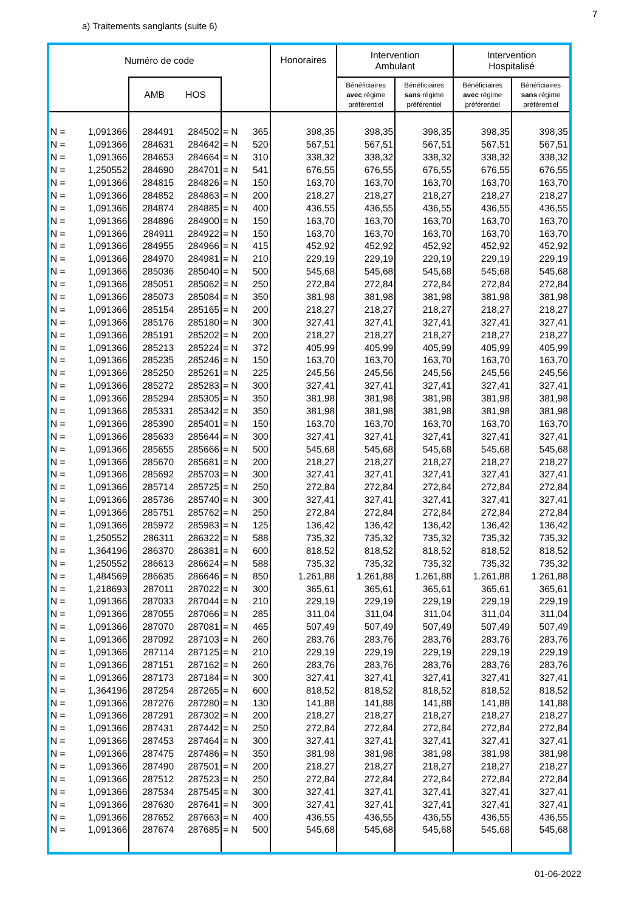7
a) Traitements sanglants (suite 6)
| Numéro de code | | | | | | Honoraires | Intervention Ambulant | | Intervention Hospitalisé | |
| --- | --- | --- | --- | --- | --- | --- | --- | --- | --- | --- |
| | | AMB HOS | | | | | Bénéficiaires avec régime préférentiel | Bénéficiaires sans régime préférentiel | Bénéficiaires avec régime préférentiel | Bénéficiaires sans régime préférentiel |
| N = | 1,091366 | 284491 | 284502 | = N | 365 | 398,35 | 398,35 | 398,35 | 398,35 | 398,35 |
| N = | 1,091366 | 284631 | 284642 | = N | 520 | 567,51 | 567,51 | 567,51 | 567,51 | 567,51 |
| N = | 1,091366 | 284653 | 284664 | = N | 310 | 338,32 | 338,32 | 338,32 | 338,32 | 338,32 |
| N = | 1,250552 | 284690 | 284701 | = N | 541 | 676,55 | 676,55 | 676,55 | 676,55 | 676,55 |
| N = | 1,091366 | 284815 | 284826 | = N | 150 | 163,70 | 163,70 | 163,70 | 163,70 | 163,70 |
| N = | 1,091366 | 284852 | 284863 | = N | 200 | 218,27 | 218,27 | 218,27 | 218,27 | 218,27 |
| N = | 1,091366 | 284874 | 284885 | = N | 400 | 436,55 | 436,55 | 436,55 | 436,55 | 436,55 |
| N = | 1,091366 | 284896 | 284900 | = N | 150 | 163,70 | 163,70 | 163,70 | 163,70 | 163,70 |
| N = | 1,091366 | 284911 | 284922 | = N | 150 | 163,70 | 163,70 | 163,70 | 163,70 | 163,70 |
| N = | 1,091366 | 284955 | 284966 | = N | 415 | 452,92 | 452,92 | 452,92 | 452,92 | 452,92 |
| N = | 1,091366 | 284970 | 284981 | = N | 210 | 229,19 | 229,19 | 229,19 | 229,19 | 229,19 |
| N = | 1,091366 | 285036 | 285040 | = N | 500 | 545,68 | 545,68 | 545,68 | 545,68 | 545,68 |
| N = | 1,091366 | 285051 | 285062 | = N | 250 | 272,84 | 272,84 | 272,84 | 272,84 | 272,84 |
| N = | 1,091366 | 285073 | 285084 | = N | 350 | 381,98 | 381,98 | 381,98 | 381,98 | 381,98 |
| N = | 1,091366 | 285154 | 285165 | = N | 200 | 218,27 | 218,27 | 218,27 | 218,27 | 218,27 |
| N = | 1,091366 | 285176 | 285180 | = N | 300 | 327,41 | 327,41 | 327,41 | 327,41 | 327,41 |
| N = | 1,091366 | 285191 | 285202 | = N | 200 | 218,27 | 218,27 | 218,27 | 218,27 | 218,27 |
| N = | 1,091366 | 285213 | 285224 | = N | 372 | 405,99 | 405,99 | 405,99 | 405,99 | 405,99 |
| N = | 1,091366 | 285235 | 285246 | = N | 150 | 163,70 | 163,70 | 163,70 | 163,70 | 163,70 |
| N = | 1,091366 | 285250 | 285261 | = N | 225 | 245,56 | 245,56 | 245,56 | 245,56 | 245,56 |
| N = | 1,091366 | 285272 | 285283 | = N | 300 | 327,41 | 327,41 | 327,41 | 327,41 | 327,41 |
| N = | 1,091366 | 285294 | 285305 | = N | 350 | 381,98 | 381,98 | 381,98 | 381,98 | 381,98 |
| N = | 1,091366 | 285331 | 285342 | = N | 350 | 381,98 | 381,98 | 381,98 | 381,98 | 381,98 |
| N = | 1,091366 | 285390 | 285401 | = N | 150 | 163,70 | 163,70 | 163,70 | 163,70 | 163,70 |
| N = | 1,091366 | 285633 | 285644 | = N | 300 | 327,41 | 327,41 | 327,41 | 327,41 | 327,41 |
| N = | 1,091366 | 285655 | 285666 | = N | 500 | 545,68 | 545,68 | 545,68 | 545,68 | 545,68 |
| N = | 1,091366 | 285670 | 285681 | = N | 200 | 218,27 | 218,27 | 218,27 | 218,27 | 218,27 |
| N = | 1,091366 | 285692 | 285703 | = N | 300 | 327,41 | 327,41 | 327,41 | 327,41 | 327,41 |
| N = | 1,091366 | 285714 | 285725 | = N | 250 | 272,84 | 272,84 | 272,84 | 272,84 | 272,84 |
| N = | 1,091366 | 285736 | 285740 | = N | 300 | 327,41 | 327,41 | 327,41 | 327,41 | 327,41 |
| N = | 1,091366 | 285751 | 285762 | = N | 250 | 272,84 | 272,84 | 272,84 | 272,84 | 272,84 |
| N = | 1,091366 | 285972 | 285983 | = N | 125 | 136,42 | 136,42 | 136,42 | 136,42 | 136,42 |
| N = | 1,250552 | 286311 | 286322 | = N | 588 | 735,32 | 735,32 | 735,32 | 735,32 | 735,32 |
| N = | 1,364196 | 286370 | 286381 | = N | 600 | 818,52 | 818,52 | 818,52 | 818,52 | 818,52 |
| N = | 1,250552 | 286613 | 286624 | = N | 588 | 735,32 | 735,32 | 735,32 | 735,32 | 735,32 |
| N = | 1,484569 | 286635 | 286646 | = N | 850 | 1.261,88 | 1.261,88 | 1.261,88 | 1.261,88 | 1.261,88 |
| N = | 1,218693 | 287011 | 287022 | = N | 300 | 365,61 | 365,61 | 365,61 | 365,61 | 365,61 |
| N = | 1,091366 | 287033 | 287044 | = N | 210 | 229,19 | 229,19 | 229,19 | 229,19 | 229,19 |
| N = | 1,091366 | 287055 | 287066 | = N | 285 | 311,04 | 311,04 | 311,04 | 311,04 | 311,04 |
| N = | 1,091366 | 287070 | 287081 | = N | 465 | 507,49 | 507,49 | 507,49 | 507,49 | 507,49 |
| N = | 1,091366 | 287092 | 287103 | = N | 260 | 283,76 | 283,76 | 283,76 | 283,76 | 283,76 |
| N = | 1,091366 | 287114 | 287125 | = N | 210 | 229,19 | 229,19 | 229,19 | 229,19 | 229,19 |
| N = | 1,091366 | 287151 | 287162 | = N | 260 | 283,76 | 283,76 | 283,76 | 283,76 | 283,76 |
| N = | 1,091366 | 287173 | 287184 | = N | 300 | 327,41 | 327,41 | 327,41 | 327,41 | 327,41 |
| N = | 1,364196 | 287254 | 287265 | = N | 600 | 818,52 | 818,52 | 818,52 | 818,52 | 818,52 |
| N = | 1,091366 | 287276 | 287280 | = N | 130 | 141,88 | 141,88 | 141,88 | 141,88 | 141,88 |
| N = | 1,091366 | 287291 | 287302 | = N | 200 | 218,27 | 218,27 | 218,27 | 218,27 | 218,27 |
| N = | 1,091366 | 287431 | 287442 | = N | 250 | 272,84 | 272,84 | 272,84 | 272,84 | 272,84 |
| N = | 1,091366 | 287453 | 287464 | = N | 300 | 327,41 | 327,41 | 327,41 | 327,41 | 327,41 |
| N = | 1,091366 | 287475 | 287486 | = N | 350 | 381,98 | 381,98 | 381,98 | 381,98 | 381,98 |
| N = | 1,091366 | 287490 | 287501 | = N | 200 | 218,27 | 218,27 | 218,27 | 218,27 | 218,27 |
| N = | 1,091366 | 287512 | 287523 | = N | 250 | 272,84 | 272,84 | 272,84 | 272,84 | 272,84 |
| N = | 1,091366 | 287534 | 287545 | = N | 300 | 327,41 | 327,41 | 327,41 | 327,41 | 327,41 |
| N = | 1,091366 | 287630 | 287641 | = N | 300 | 327,41 | 327,41 | 327,41 | 327,41 | 327,41 |
| N = | 1,091366 | 287652 | 287663 | = N | 400 | 436,55 | 436,55 | 436,55 | 436,55 | 436,55 |
| N = | 1,091366 | 287674 | 287685 | = N | 500 | 545,68 | 545,68 | 545,68 | 545,68 | 545,68 |
01-06-2022